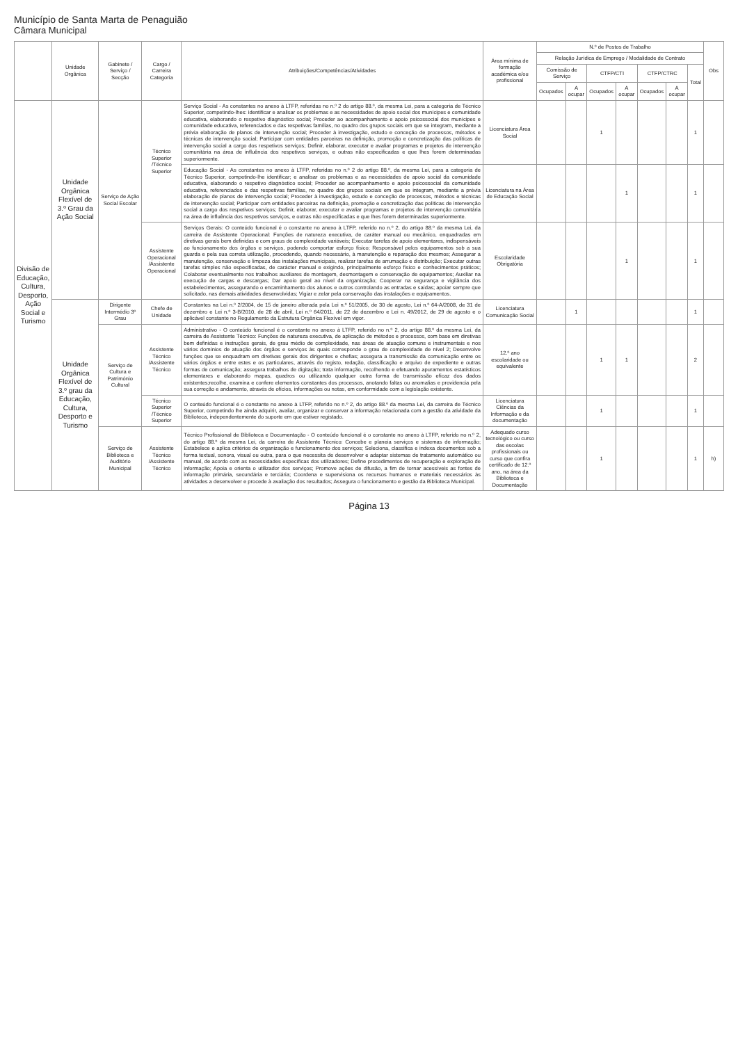Município de Santa Marta de Penaguião
Câmara Municipal
| | Unidade Orgânica | Gabinete / Serviço / Secção | Cargo / Carreira Categoria | Atribuições/Competências/Atividades | Área mínima de formação académica e/ou profissional | N.º de Postos de Trabalho | | | | | | | Obs |
| --- | --- | --- | --- | --- | --- | --- | --- | --- | --- | --- | --- | --- | --- |
| | | | | | | Relação Jurídica de Emprego / Modalidade de Contrato | | | | | | | |
| | | | | | | Comissão de Serviço | | CTFP/CTI | | CTFP/CTRC | | Total | |
| | | | | | | Ocupados | A ocupar | Ocupados | A ocupar | Ocupados | A ocupar | | |
| Divisão de Educação, Cultura, Desporto, Ação Social e Turismo | Unidade Orgânica Flexível de 3.º Grau da Ação Social | Serviço de Ação Social Escolar | Técnico Superior /Técnico Superior | Serviço Social - As constantes no anexo à LTFP, referidas no n.º 2 do artigo 88.º, da mesma Lei, para a categoria de Técnico Superior, competindo-lhes: identificar e analisar os problemas e as necessidades de apoio social dos munícipes e comunidade educativa, elaborando o respetivo diagnóstico social; Proceder ao acompanhamento e apoio psicossocial dos munícipes e comunidade educativa, referenciados e das respetivas famílias, no quadro dos grupos sociais em que se integram, mediante a prévia elaboração de planos de intervenção social; Proceder à investigação, estudo e conceção de processos, métodos e técnicas de intervenção social; Participar com entidades parceiras na definição, promoção e concretização das políticas de intervenção social a cargo dos respetivos serviços; Definir, elaborar, executar e avaliar programas e projetos de intervenção comunitária na área de influência dos respetivos serviços, e outras não especificadas e que lhes forem determinadas superiormente. | Licenciatura Área Social | | | 1 | | | | 1 | |
| | | | | Educação Social - As constantes no anexo à LTFP, referidas no n.º 2 do artigo 88.º, da mesma Lei, para a categoria de Técnico Superior, competindo-lhe identificar; e analisar os problemas e as necessidades de apoio social da comunidade educativa, elaborando o respetivo diagnóstico social; Proceder ao acompanhamento e apoio psicossocial da comunidade educativa, referenciados e das respetivas famílias, no quadro dos grupos sociais em que se integram, mediante a prévia elaboração de planos de intervenção social; Proceder à investigação, estudo e conceção de processos, métodos e técnicas de intervenção social; Participar com entidades parceiras na definição, promoção e concretização das políticas de intervenção social a cargo dos respetivos serviços; Definir, elaborar, executar e avaliar programas e projetos de intervenção comunitária na área de influência dos respetivos serviços, e outras não especificadas e que lhes forem determinadas superiormente. | Licenciatura na Área de Educação Social | | | | 1 | | | 1 | |
| | | | Assistente Operacional /Assistente Operacional | Serviços Gerais: O conteúdo funcional é o constante no anexo à LTFP, referido no n.º 2, do artigo 88.º da mesma Lei, da carreira de Assistente Operacional: Funções de natureza executiva, de caráter manual ou mecânico, enquadradas em diretivas gerais bem definidas e com graus de complexidade variáveis; Executar tarefas de apoio elementares, indispensáveis ao funcionamento dos órgãos e serviços, podendo comportar esforço físico; Responsável pelos equipamentos sob a sua guarda e pela sua correta utilização, procedendo, quando necessário, à manutenção e reparação dos mesmos; Assegurar a manutenção, conservação e limpeza das instalações municipais, realizar tarefas de arrumação e distribuição; Executar outras tarefas simples não especificadas, de carácter manual e exigindo, principalmente esforço físico e conhecimentos práticos; Colaborar eventualmente nos trabalhos auxiliares de montagem, desmontagem e conservação de equipamentos; Auxiliar na execução de cargas e descargas; Dar apoio geral ao nível da organização; Cooperar na segurança e vigilância dos estabelecimentos, assegurando o encaminhamento dos alunos e outros controlando as entradas e saídas; apoiar sempre que solicitado, nas demais atividades desenvolvidas; Vigiar e zelar pela conservação das instalações e equipamentos. | Escolaridade Obrigatória | | | | 1 | | | 1 | |
| | Unidade Orgânica Flexível de 3.º grau da Educação, Cultura, Desporto e Turismo | Dirigente Intermédio 3º Grau | Chefe de Unidade | Constantes na Lei n.º 2/2004, de 15 de janeiro alterada pela Lei n.º 51/2005, de 30 de agosto, Lei n.º 64-A/2008, de 31 de dezembro e Lei n.º 3-B/2010, de 28 de abril, Lei n.º 64/2011, de 22 de dezembro e Lei n. 49/2012, de 29 de agosto e o aplicável constante no Regulamento da Estrutura Orgânica Flexível em vigor. | Licenciatura Comunicação Social | | 1 | | | | | 1 | |
| | | Serviço de Cultura e Património Cultural | Assistente Técnico /Assistente Técnico | Administrativo - O conteúdo funcional é o constante no anexo à LTFP, referido no n.º 2, do artigo 88.º da mesma Lei, da carreira de Assistente Técnico: Funções de natureza executiva, de aplicação de métodos e processos, com base em diretivas bem definidas e instruções gerais, de grau médio de complexidade, nas áreas de atuação comuns e instrumentais e nos vários domínios de atuação dos órgãos e serviços às quais corresponde o grau de complexidade de nível 2; Desenvolve funções que se enquadram em diretivas gerais dos dirigentes e chefias; assegura a transmissão da comunicação entre os vários órgãos e entre estes e os particulares, através do registo, redação, classificação e arquivo de expediente e outras formas de comunicação; assegura trabalhos de digitação; trata informação, recolhendo e efetuando apuramentos estatísticos elementares e elaborando mapas, quadros ou utilizando qualquer outra forma de transmissão eficaz dos dados existentes;recolhe, examina e confere elementos constantes dos processos, anotando faltas ou anomalias e providencia pela sua correção e andamento, através de ofícios, informações ou notas, em conformidade com a legislação existente. | 12.º ano escolaridade ou equivalente | | | 1 | 1 | | | 2 | |
| | | | Técnico Superior /Técnico Superior | O conteúdo funcional é o constante no anexo à LTFP, referido no n.º 2, do artigo 88.º da mesma Lei, da carreira de Técnico Superior, competindo lhe ainda adquirir, avaliar, organizar e conservar a informação relacionada com a gestão da atividade da Biblioteca, independentemente do suporte em que estiver registado. | Licenciatura Ciências da Informação e da documentação | | | 1 | | | | 1 | |
| | | Serviço de Biblioteca e Auditório Municipal | Assistente Técnico /Assistente Técnico | Técnico Profissional de Biblioteca e Documentação - O conteúdo funcional é o constante no anexo à LTFP, referido no n.º 2, do artigo 88.º da mesma Lei, da carreira de Assistente Técnico: Concebe e planeia serviços e sistemas de informação; Estabelece e aplica critérios de organização e funcionamento dos serviços; Seleciona, classifica e indexa documentos sob a forma textual, sonora, visual ou outra, para o que necessita de desenvolver e adaptar sistemas de tratamento automático ou manual, de acordo com as necessidades específicas dos utilizadores; Define procedimentos de recuperação e exploração de informação; Apoia e orienta o utilizador dos serviços; Promove ações de difusão, a fim de tornar acessíveis as fontes de informação primária, secundária e terciária; Coordena e supervisiona os recursos humanos e materiais necessários às atividades a desenvolver e procede à avaliação dos resultados; Assegura o funcionamento e gestão da Biblioteca Municipal. | Adequado curso tecnológico ou curso das escolas profissionais ou curso que confira certificado de 12.º ano, na área da Biblioteca e Documentação | | | 1 | | | | 1 | h) |
Página 13